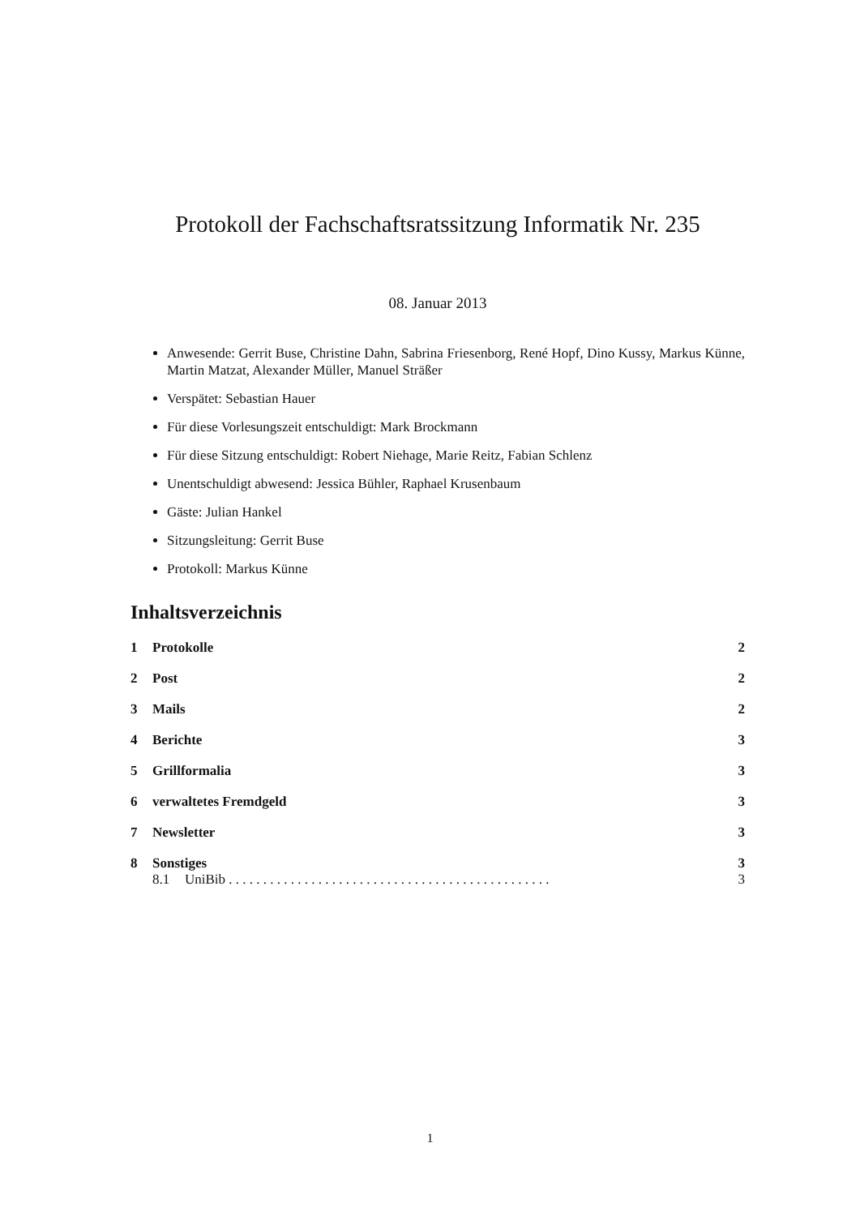Protokoll der Fachschaftsratssitzung Informatik Nr. 235
08. Januar 2013
Anwesende: Gerrit Buse, Christine Dahn, Sabrina Friesenborg, René Hopf, Dino Kussy, Markus Künne, Martin Matzat, Alexander Müller, Manuel Sträßer
Verspätet: Sebastian Hauer
Für diese Vorlesungszeit entschuldigt: Mark Brockmann
Für diese Sitzung entschuldigt: Robert Niehage, Marie Reitz, Fabian Schlenz
Unentschuldigt abwesend: Jessica Bühler, Raphael Krusenbaum
Gäste: Julian Hankel
Sitzungsleitung: Gerrit Buse
Protokoll: Markus Künne
Inhaltsverzeichnis
1 Protokolle 2
2 Post 2
3 Mails 2
4 Berichte 3
5 Grillformalia 3
6 verwaltetes Fremdgeld 3
7 Newsletter 3
8 Sonstiges 3
8.1 UniBib . . . . . . . . . . . . . . . . . . . . . . . . . . . . . . . . . . . . . . . . . . . . . . . 3
1